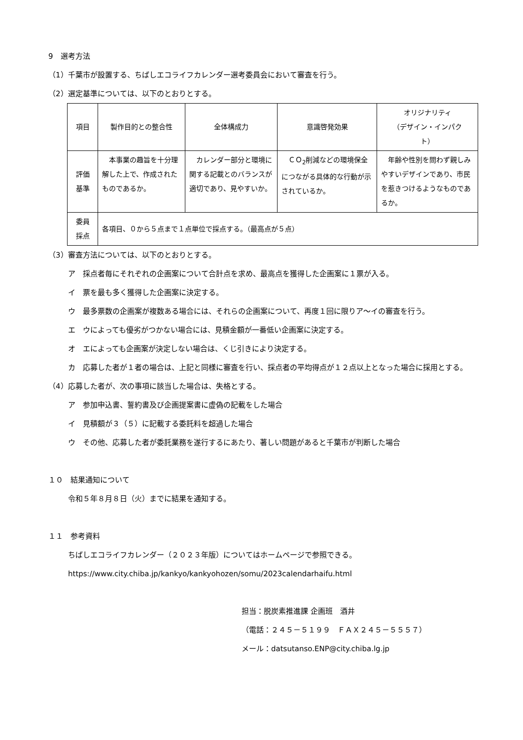9　選考方法
（1）千葉市が設置する、ちばしエコライフカレンダー選考委員会において審査を行う。
（2）選定基準については、以下のとおりとする。
| 項目 | 製作目的との整合性 | 全体構成力 | 意識啓発効果 | オリジナリティ （デザイン・インパク ト） |
| 評価 基準 | 本事業の趣旨を十分理解した上で、作成されたものであるか。 | カレンダー部分と環境に関する記載とのバランスが適切であり、見やすいか。 | ＣＯ<sub>2</sub>削減などの環境保全につながる具体的な行動が示されているか。 | 年齢や性別を問わず親しみやすいデザインであり、市民を惹きつけるようなものであるか。 |
| 委員 採点 | 各項目、０から５点まで１点単位で採点する。（最高点が５点） | | | |
（3）審査方法については、以下のとおりとする。
ア　採点者毎にそれぞれの企画案について合計点を求め、最高点を獲得した企画案に１票が入る。
イ　票を最も多く獲得した企画案に決定する。
ウ　最多票数の企画案が複数ある場合には、それらの企画案について、再度１回に限りア～イの審査を行う。
エ　ウによっても優劣がつかない場合には、見積金額が一番低い企画案に決定する。
オ　エによっても企画案が決定しない場合は、くじ引きにより決定する。
カ　応募した者が１者の場合は、上記と同様に審査を行い、採点者の平均得点が１２点以上となった場合に採用とする。
（4）応募した者が、次の事項に該当した場合は、失格とする。
ア　参加申込書、誓約書及び企画提案書に虚偽の記載をした場合
イ　見積額が３（５）に記載する委託料を超過した場合
ウ　その他、応募した者が委託業務を遂行するにあたり、著しい問題があると千葉市が判断した場合
１０　結果通知について
令和５年８月８日（火）までに結果を通知する。
１１　参考資料
ちばしエコライフカレンダー（２０２３年版）についてはホームページで参照できる。
https://www.city.chiba.jp/kankyo/kankyohozen/somu/2023calendarhaifu.html
担当：脱炭素推進課 企画班　酒井
（電話：２４５－５１９９　ＦＡＸ２４５－５５５７）
メール：datsutanso.ENP@city.chiba.lg.jp